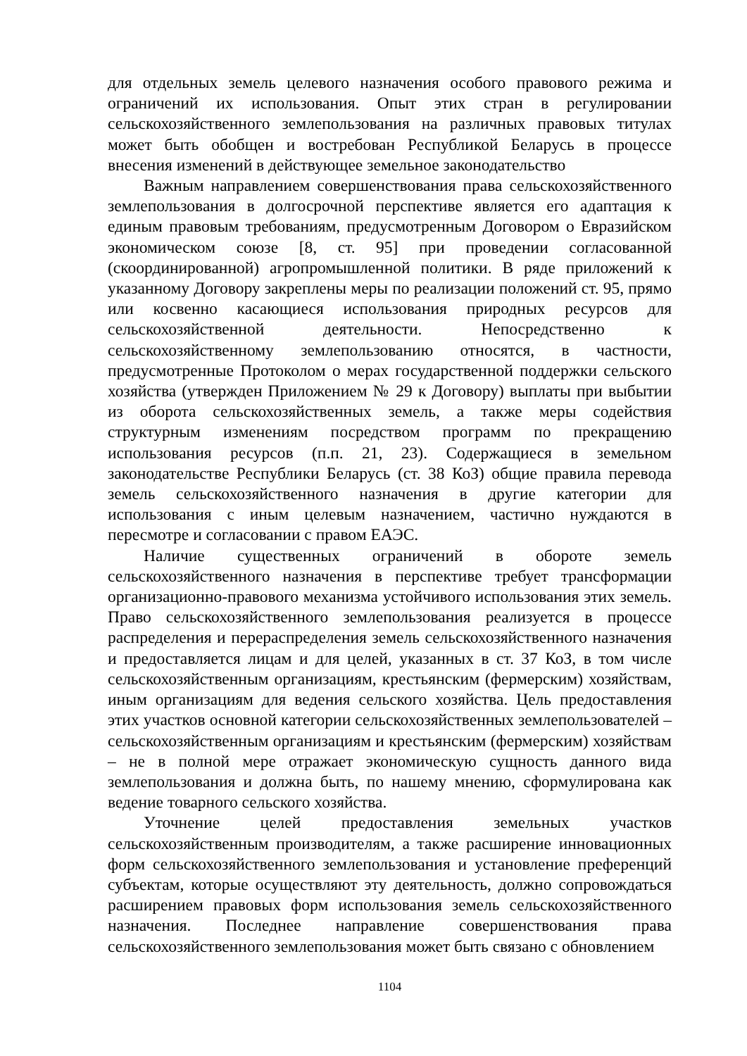для отдельных земель целевого назначения особого правового режима и ограничений их использования. Опыт этих стран в регулировании сельскохозяйственного землепользования на различных правовых титулах может быть обобщен и востребован Республикой Беларусь в процессе внесения изменений в действующее земельное законодательство
Важным направлением совершенствования права сельскохозяйственного землепользования в долгосрочной перспективе является его адаптация к единым правовым требованиям, предусмотренным Договором о Евразийском экономическом союзе [8, ст. 95] при проведении согласованной (скоординированной) агропромышленной политики. В ряде приложений к указанному Договору закреплены меры по реализации положений ст. 95, прямо или косвенно касающиеся использования природных ресурсов для сельскохозяйственной деятельности. Непосредственно к сельскохозяйственному землепользованию относятся, в частности, предусмотренные Протоколом о мерах государственной поддержки сельского хозяйства (утвержден Приложением № 29 к Договору) выплаты при выбытии из оборота сельскохозяйственных земель, а также меры содействия структурным изменениям посредством программ по прекращению использования ресурсов (п.п. 21, 23). Содержащиеся в земельном законодательстве Республики Беларусь (ст. 38 КоЗ) общие правила перевода земель сельскохозяйственного назначения в другие категории для использования с иным целевым назначением, частично нуждаются в пересмотре и согласовании с правом ЕАЭС.
Наличие существенных ограничений в обороте земель сельскохозяйственного назначения в перспективе требует трансформации организационно-правового механизма устойчивого использования этих земель. Право сельскохозяйственного землепользования реализуется в процессе распределения и перераспределения земель сельскохозяйственного назначения и предоставляется лицам и для целей, указанных в ст. 37 КоЗ, в том числе сельскохозяйственным организациям, крестьянским (фермерским) хозяйствам, иным организациям для ведения сельского хозяйства. Цель предоставления этих участков основной категории сельскохозяйственных землепользователей – сельскохозяйственным организациям и крестьянским (фермерским) хозяйствам – не в полной мере отражает экономическую сущность данного вида землепользования и должна быть, по нашему мнению, сформулирована как ведение товарного сельского хозяйства.
Уточнение целей предоставления земельных участков сельскохозяйственным производителям, а также расширение инновационных форм сельскохозяйственного землепользования и установление преференций субъектам, которые осуществляют эту деятельность, должно сопровождаться расширением правовых форм использования земель сельскохозяйственного назначения. Последнее направление совершенствования права сельскохозяйственного землепользования может быть связано с обновлением
1104